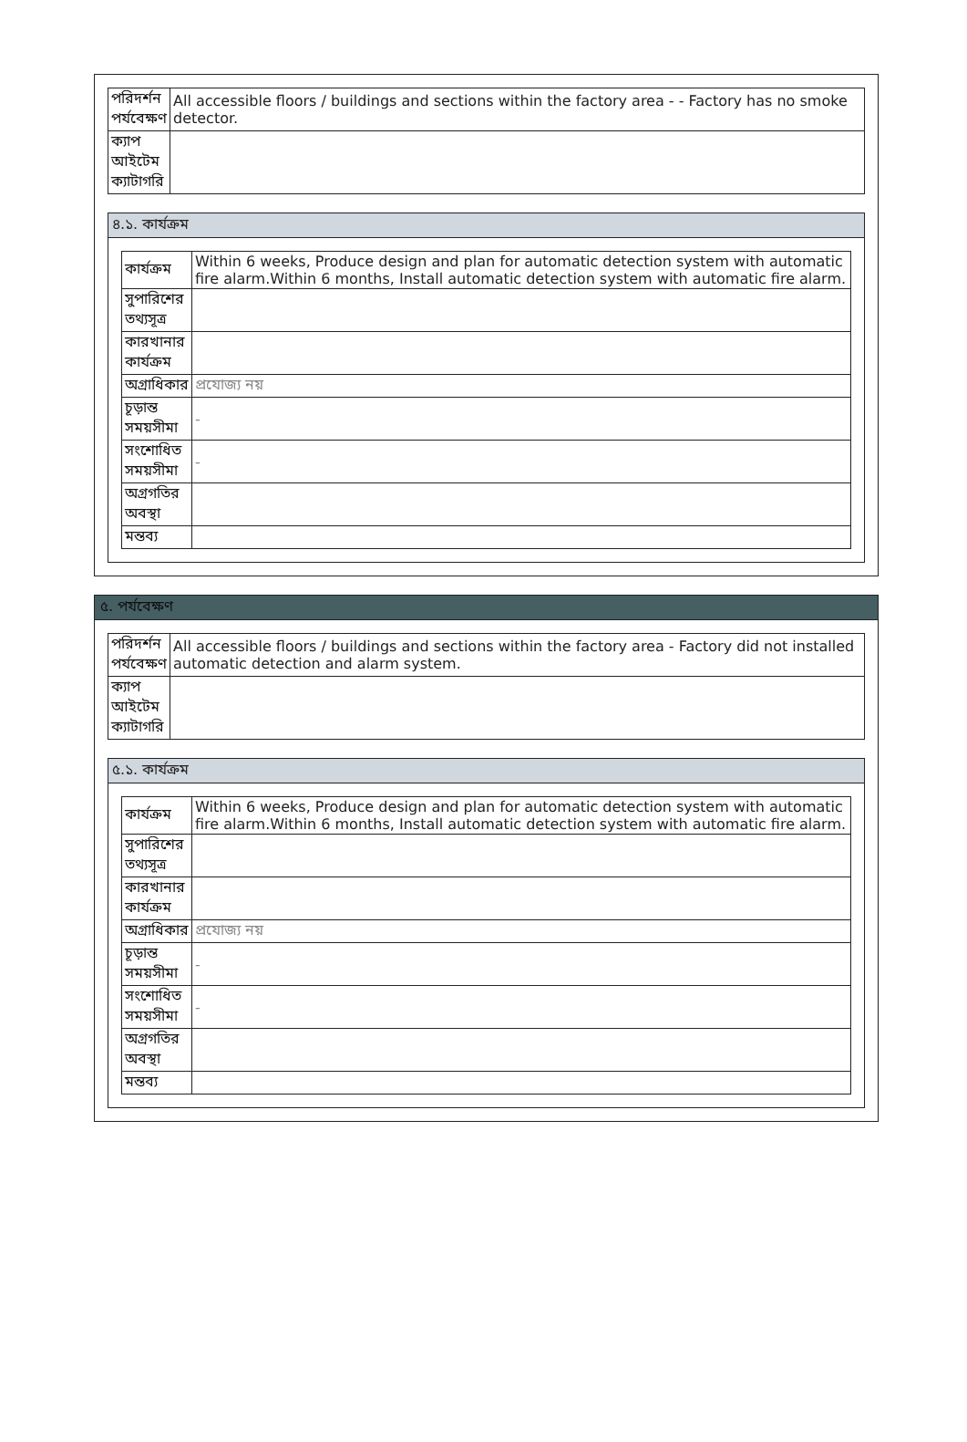| পরিদর্শন পর্যবেক্ষণ | All accessible floors / buildings and sections within the factory area - - Factory has no smoke detector. |
| ক্যাপ আইটেম ক্যাটাগরি | |
৪.১. কার্যক্রম
| কার্যক্রম | Within 6 weeks, Produce design and plan for automatic detection system with automatic fire alarm.Within 6 months, Install automatic detection system with automatic fire alarm. |
| সুপারিশের তথ্যসূত্র | |
| কারখানার কার্যক্রম | |
| অগ্রাধিকার | প্রযোজ্য নয় |
| চূড়ান্ত সময়সীমা | - |
| সংশোধিত সময়সীমা | - |
| অগ্রগতির অবস্থা | |
| মন্তব্য | |
৫. পর্যবেক্ষণ
| পরিদর্শন পর্যবেক্ষণ | All accessible floors / buildings and sections within the factory area - Factory did not installed automatic detection and alarm system. |
| ক্যাপ আইটেম ক্যাটাগরি | |
৫.১. কার্যক্রম
| কার্যক্রম | Within 6 weeks, Produce design and plan for automatic detection system with automatic fire alarm.Within 6 months, Install automatic detection system with automatic fire alarm. |
| সুপারিশের তথ্যসূত্র | |
| কারখানার কার্যক্রম | |
| অগ্রাধিকার | প্রযোজ্য নয় |
| চূড়ান্ত সময়সীমা | - |
| সংশোধিত সময়সীমা | - |
| অগ্রগতির অবস্থা | |
| মন্তব্য | |